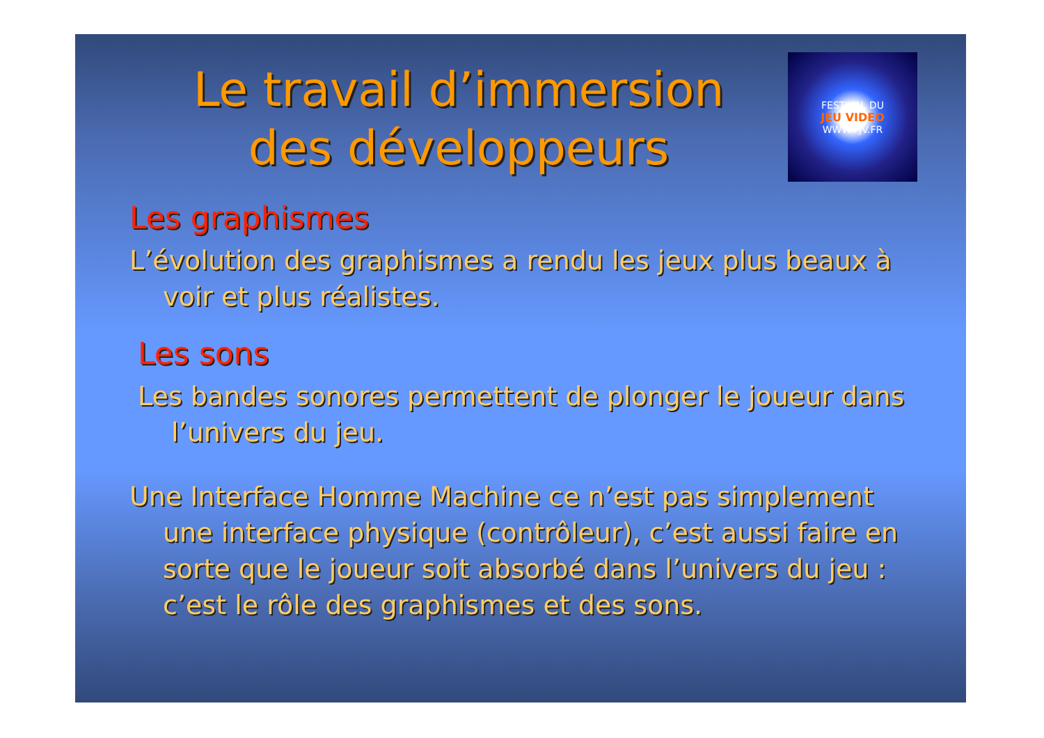Le travail d’immersion
des développeurs
FESTIVAL DU
JEU VIDEO
WWW.FJV.FR
Les graphismes
L’évolution des graphismes a rendu les jeux plus beaux à voir et plus réalistes.
Les sons
Les bandes sonores permettent de plonger le joueur dans l’univers du jeu.
Une Interface Homme Machine ce n’est pas simplement une interface physique (contrôleur), c’est aussi faire en sorte que le joueur soit absorbé dans l’univers du jeu : c’est le rôle des graphismes et des sons.